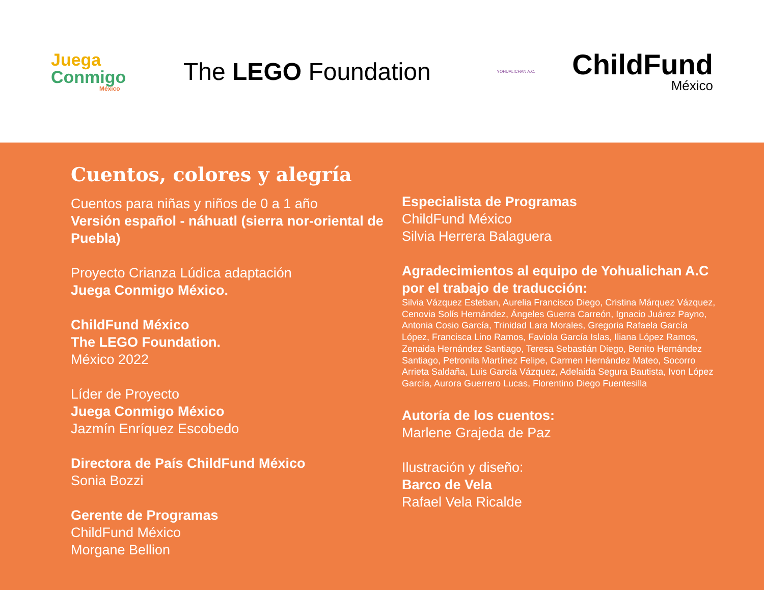Juega
Conmigo
México
The LEGO Foundation
YOHUALICHAN A.C.
ChildFund
México
Cuentos, colores y alegría
Cuentos para niñas y niños de 0 a 1 año
Versión español - náhuatl (sierra nor-oriental de Puebla)
Proyecto Crianza Lúdica adaptación
Juega Conmigo México.
ChildFund México
The LEGO Foundation.
México 2022
Líder de Proyecto
Juega Conmigo México
Jazmín Enríquez Escobedo
Directora de País ChildFund México
Sonia Bozzi
Gerente de Programas
ChildFund México
Morgane Bellion
Especialista de Programas
ChildFund México
Silvia Herrera Balaguera
Agradecimientos al equipo de Yohualichan A.C por el trabajo de traducción:
Silvia Vázquez Esteban, Aurelia Francisco Diego, Cristina Márquez Vázquez, Cenovia Solís Hernández, Ángeles Guerra Carreón, Ignacio Juárez Payno, Antonia Cosio García, Trinidad Lara Morales, Gregoria Rafaela García López, Francisca Lino Ramos, Faviola García Islas, Iliana López Ramos, Zenaida Hernández Santiago, Teresa Sebastián Diego, Benito Hernández Santiago, Petronila Martínez Felipe, Carmen Hernández Mateo, Socorro Arrieta Saldaña, Luis García Vázquez, Adelaida Segura Bautista, Ivon López García, Aurora Guerrero Lucas, Florentino Diego Fuentesilla
Autoría de los cuentos:
Marlene Grajeda de Paz
Ilustración y diseño:
Barco de Vela
Rafael Vela Ricalde